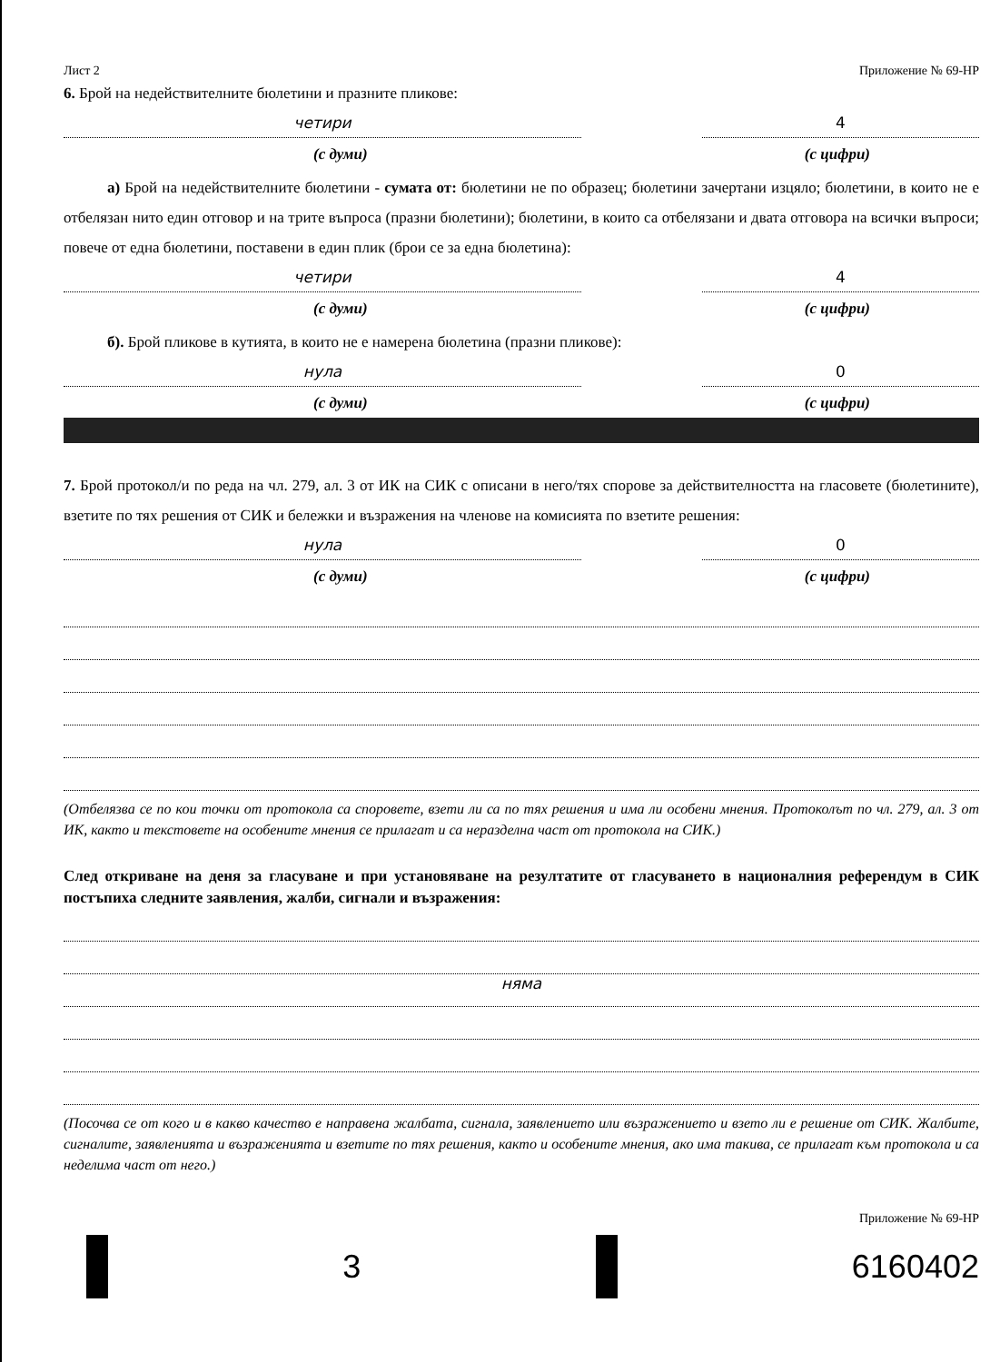Лист 2 Приложение № 69-НР
6. Брой на недействителните бюлетини и празните пликове:
четири 4
(с думи) (с цифри)
а) Брой на недействителните бюлетини - сумата от: бюлетини не по образец; бюлетини зачертани изцяло; бюлетини, в които не е отбелязан нито един отговор и на трите въпроса (празни бюлетини); бюлетини, в които са отбелязани и двата отговора на всички въпроси; повече от една бюлетини, поставени в един плик (брои се за една бюлетина):
четири 4
(с думи) (с цифри)
б). Брой пликове в кутията, в които не е намерена бюлетина (празни пликове):
нула 0
(с думи) (с цифри)
7. Брой протокол/и по реда на чл. 279, ал. 3 от ИК на СИК с описани в него/тях спорове за действителността на гласовете (бюлетините), взетите по тях решения от СИК и бележки и възражения на членове на комисията по взетите решения:
нула 0
(с думи) (с цифри)
(Отбелязва се по кои точки от протокола са споровете, взети ли са по тях решения и има ли особени мнения. Протоколът по чл. 279, ал. 3 от ИК, както и текстовете на особените мнения се прилагат и са неразделна част от протокола на СИК.)
След откриване на деня за гласуване и при установяване на резултатите от гласуването в националния референдум в СИК постъпиха следните заявления, жалби, сигнали и възражения:
няма
(Посочва се от кого и в какво качество е направена жалбата, сигнала, заявлението или възражението и взето ли е решение от СИК. Жалбите, сигналите, заявленията и възраженията и взетите по тях решения, както и особените мнения, ако има такива, се прилагат към протокола и са неделима част от него.)
Приложение № 69-НР
3 6160402